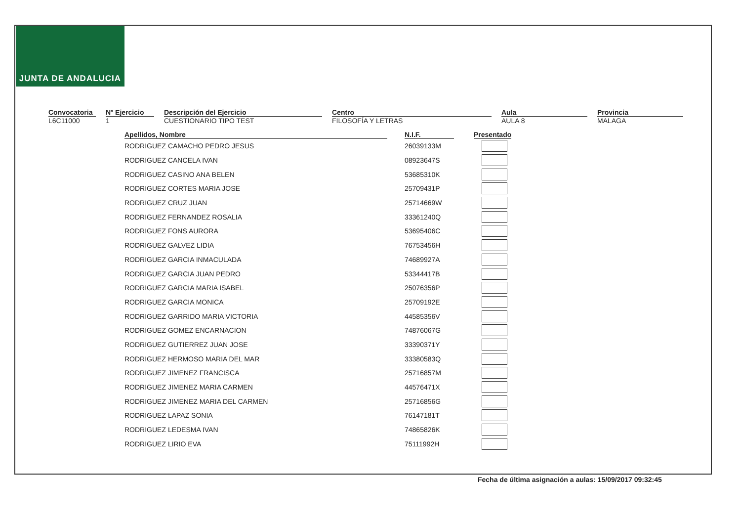JUNTA DE ANDALUCIA
Convocatoria
L6C11000
Nº Ejercicio
1
Descripción del Ejercicio
CUESTIONARIO TIPO TEST
Centro
FILOSOFÍA Y LETRAS
Aula
AULA 8
Provincia
MALAGA
| Apellidos, Nombre | | N.I.F. | | Presentado |
| --- | --- | --- | --- | --- |
| RODRIGUEZ CAMACHO PEDRO JESUS | | 26039133M | | |
| RODRIGUEZ CANCELA IVAN | | 08923647S | | |
| RODRIGUEZ CASINO ANA BELEN | | 53685310K | | |
| RODRIGUEZ CORTES MARIA JOSE | | 25709431P | | |
| RODRIGUEZ CRUZ JUAN | | 25714669W | | |
| RODRIGUEZ FERNANDEZ ROSALIA | | 33361240Q | | |
| RODRIGUEZ FONS AURORA | | 53695406C | | |
| RODRIGUEZ GALVEZ LIDIA | | 76753456H | | |
| RODRIGUEZ GARCIA INMACULADA | | 74689927A | | |
| RODRIGUEZ GARCIA JUAN PEDRO | | 53344417B | | |
| RODRIGUEZ GARCIA MARIA ISABEL | | 25076356P | | |
| RODRIGUEZ GARCIA MONICA | | 25709192E | | |
| RODRIGUEZ GARRIDO MARIA VICTORIA | | 44585356V | | |
| RODRIGUEZ GOMEZ ENCARNACION | | 74876067G | | |
| RODRIGUEZ GUTIERREZ JUAN JOSE | | 33390371Y | | |
| RODRIGUEZ HERMOSO MARIA DEL MAR | | 33380583Q | | |
| RODRIGUEZ JIMENEZ FRANCISCA | | 25716857M | | |
| RODRIGUEZ JIMENEZ MARIA CARMEN | | 44576471X | | |
| RODRIGUEZ JIMENEZ MARIA DEL CARMEN | | 25716856G | | |
| RODRIGUEZ LAPAZ SONIA | | 76147181T | | |
| RODRIGUEZ LEDESMA IVAN | | 74865826K | | |
| RODRIGUEZ LIRIO EVA | | 75111992H | | |
Fecha de última asignación a aulas: 15/09/2017 09:32:45